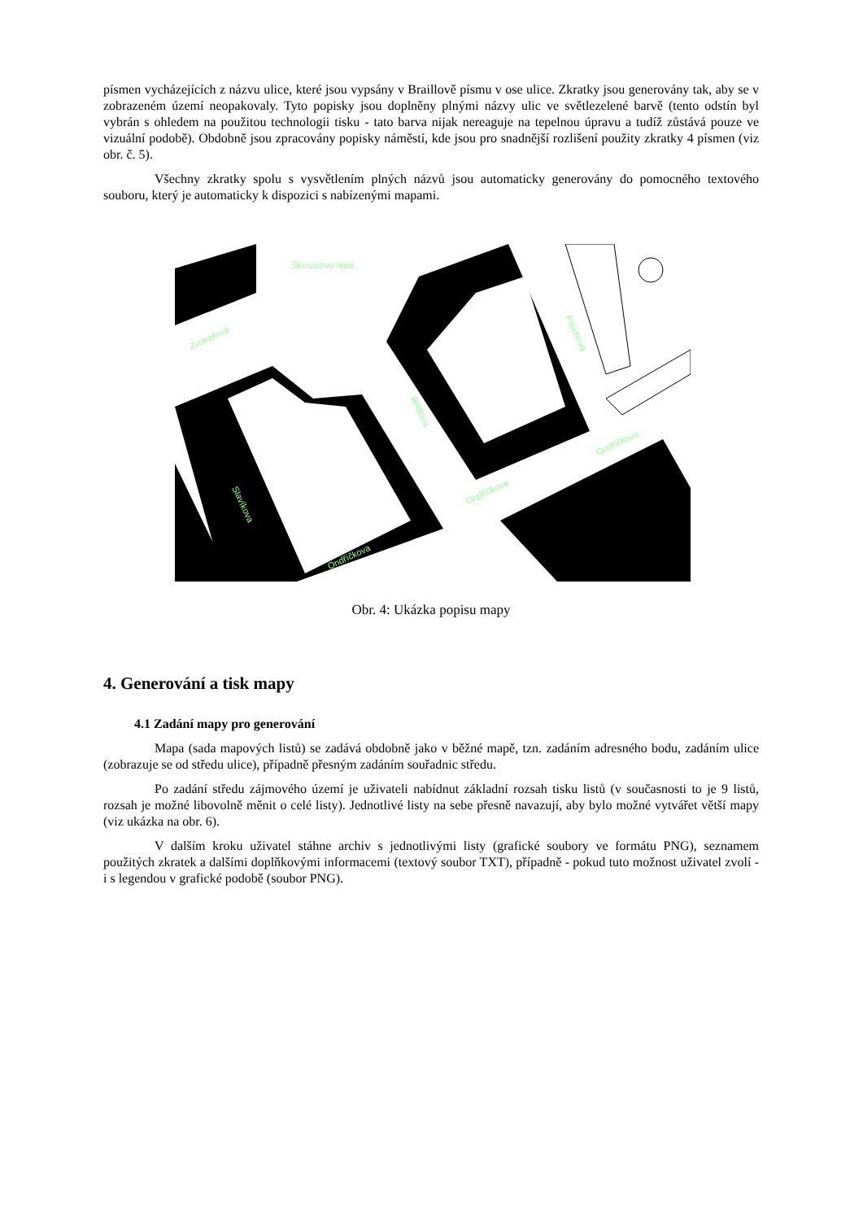písmen vycházejících z názvu ulice, které jsou vypsány v Braillově písmu v ose ulice. Zkratky jsou generovány tak, aby se v zobrazeném území neopakovaly. Tyto popisky jsou doplněny plnými názvy ulic ve světlezelené barvě (tento odstín byl vybrán s ohledem na použitou technologii tisku - tato barva nijak nereaguje na tepelnou úpravu a tudíž zůstává pouze ve vizuální podobě). Obdobně jsou zpracovány popisky náměstí, kde jsou pro snadnější rozlišení použity zkratky 4 písmen (viz obr. č. 5).
Všechny zkratky spolu s vysvětlením plných názvů jsou automaticky generovány do pomocného textového souboru, který je automaticky k dispozici s nabízenými mapami.
Škroupovo nám.
Zvonařova
Bildtova
Fibichova
Ondříčkova
Ondříčkova
Ondříčkova
Slavíkova
Obr. 4: Ukázka popisu mapy
4. Generování a tisk mapy
4.1 Zadání mapy pro generování
Mapa (sada mapových listů) se zadává obdobně jako v běžné mapě, tzn. zadáním adresného bodu, zadáním ulice (zobrazuje se od středu ulice), případně přesným zadáním souřadnic středu.
Po zadání středu zájmového území je uživateli nabídnut základní rozsah tisku listů (v současnosti to je 9 listů, rozsah je možné libovolně měnit o celé listy). Jednotlivé listy na sebe přesně navazují, aby bylo možné vytvářet větší mapy (viz ukázka na obr. 6).
V dalším kroku uživatel stáhne archiv s jednotlivými listy (grafické soubory ve formátu PNG), seznamem použitých zkratek a dalšími doplňkovými informacemi (textový soubor TXT), případně - pokud tuto možnost uživatel zvolí - i s legendou v grafické podobě (soubor PNG).